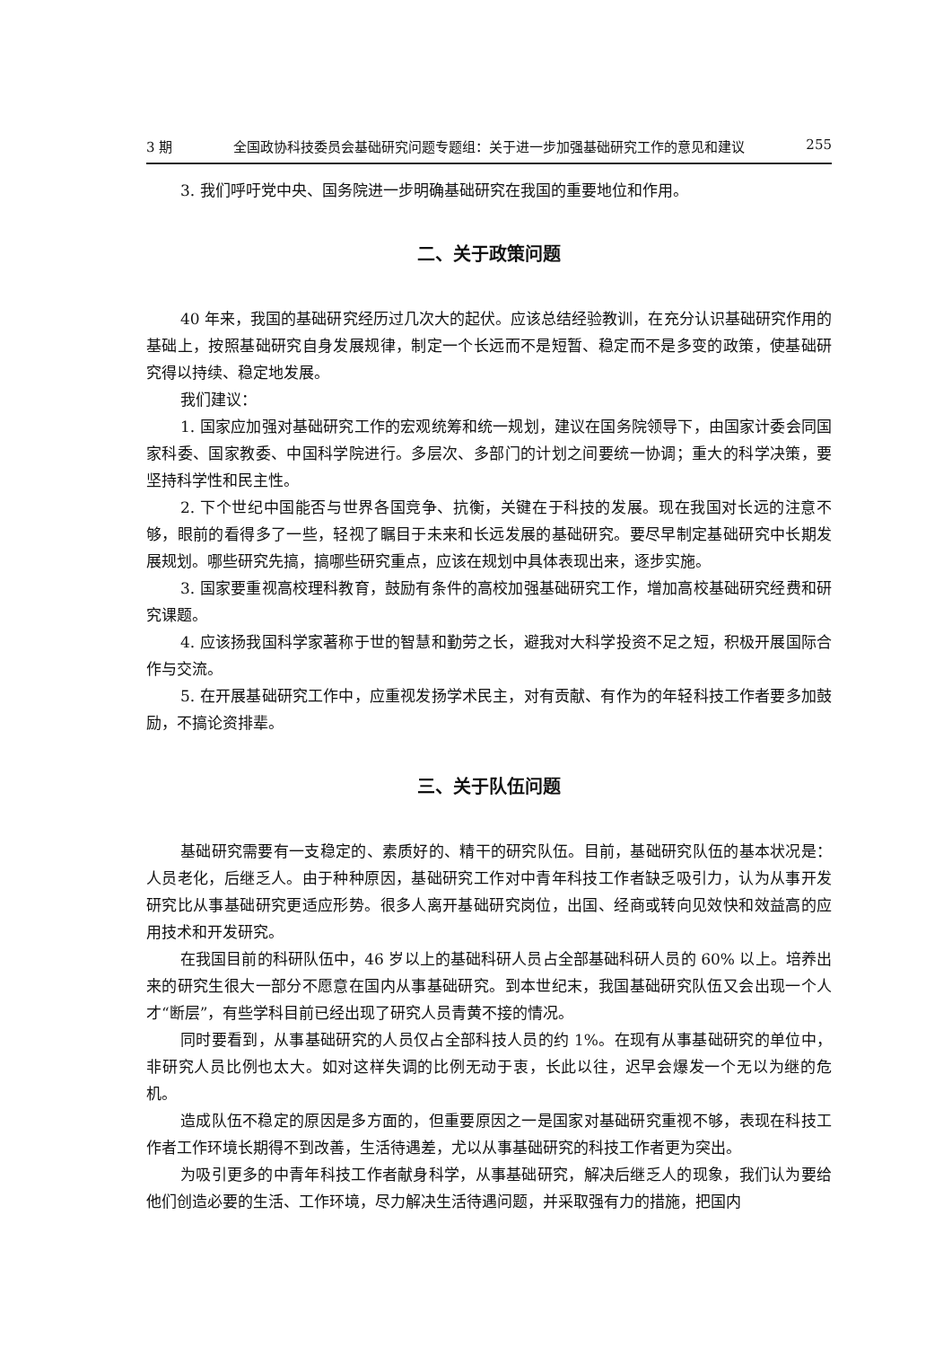3 期 全国政协科技委员会基础研究问题专题组：关于进一步加强基础研究工作的意见和建议 255
3. 我们呼吁党中央、国务院进一步明确基础研究在我国的重要地位和作用。
二、关于政策问题
40 年来，我国的基础研究经历过几次大的起伏。应该总结经验教训，在充分认识基础研究作用的基础上，按照基础研究自身发展规律，制定一个长远而不是短暂、稳定而不是多变的政策，使基础研究得以持续、稳定地发展。
我们建议：
1. 国家应加强对基础研究工作的宏观统筹和统一规划，建议在国务院领导下，由国家计委会同国家科委、国家教委、中国科学院进行。多层次、多部门的计划之间要统一协调；重大的科学决策，要坚持科学性和民主性。
2. 下个世纪中国能否与世界各国竞争、抗衡，关键在于科技的发展。现在我国对长远的注意不够，眼前的看得多了一些，轻视了瞩目于未来和长远发展的基础研究。要尽早制定基础研究中长期发展规划。哪些研究先搞，搞哪些研究重点，应该在规划中具体表现出来，逐步实施。
3. 国家要重视高校理科教育，鼓励有条件的高校加强基础研究工作，增加高校基础研究经费和研究课题。
4. 应该扬我国科学家著称于世的智慧和勤劳之长，避我对大科学投资不足之短，积极开展国际合作与交流。
5. 在开展基础研究工作中，应重视发扬学术民主，对有贡献、有作为的年轻科技工作者要多加鼓励，不搞论资排辈。
三、关于队伍问题
基础研究需要有一支稳定的、素质好的、精干的研究队伍。目前，基础研究队伍的基本状况是：人员老化，后继乏人。由于种种原因，基础研究工作对中青年科技工作者缺乏吸引力，认为从事开发研究比从事基础研究更适应形势。很多人离开基础研究岗位，出国、经商或转向见效快和效益高的应用技术和开发研究。
在我国目前的科研队伍中，46 岁以上的基础科研人员占全部基础科研人员的 60% 以上。培养出来的研究生很大一部分不愿意在国内从事基础研究。到本世纪末，我国基础研究队伍又会出现一个人才“断层”，有些学科目前已经出现了研究人员青黄不接的情况。
同时要看到，从事基础研究的人员仅占全部科技人员的约 1%。在现有从事基础研究的单位中，非研究人员比例也太大。如对这样失调的比例无动于衷，长此以往，迟早会爆发一个无以为继的危机。
造成队伍不稳定的原因是多方面的，但重要原因之一是国家对基础研究重视不够，表现在科技工作者工作环境长期得不到改善，生活待遇差，尤以从事基础研究的科技工作者更为突出。
为吸引更多的中青年科技工作者献身科学，从事基础研究，解决后继乏人的现象，我们认为要给他们创造必要的生活、工作环境，尽力解决生活待遇问题，并采取强有力的措施，把国内